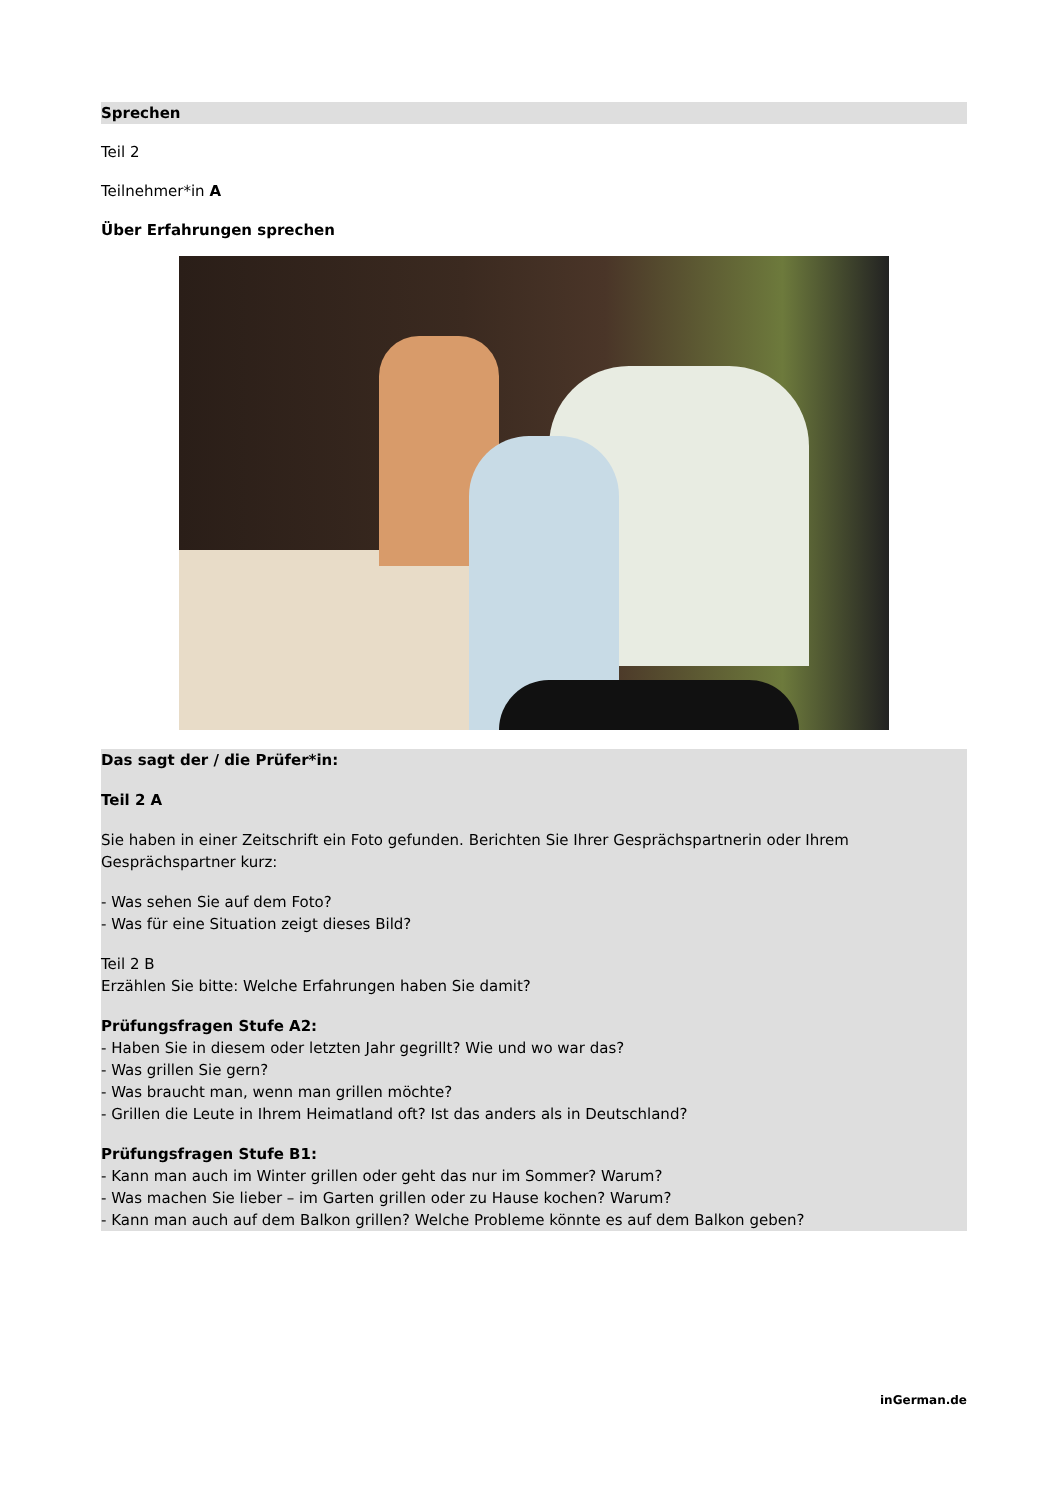Sprechen
Teil 2
Teilnehmer*in A
Über Erfahrungen sprechen
Das sagt der / die Prüfer*in:
Teil 2 A
Sie haben in einer Zeitschrift ein Foto gefunden. Berichten Sie Ihrer Gesprächspartnerin oder Ihrem Gesprächspartner kurz:
- Was sehen Sie auf dem Foto?
- Was für eine Situation zeigt dieses Bild?
Teil 2 B
Erzählen Sie bitte: Welche Erfahrungen haben Sie damit?
Prüfungsfragen Stufe A2:
- Haben Sie in diesem oder letzten Jahr gegrillt? Wie und wo war das?
- Was grillen Sie gern?
- Was braucht man, wenn man grillen möchte?
- Grillen die Leute in Ihrem Heimatland oft? Ist das anders als in Deutschland?
Prüfungsfragen Stufe B1:
- Kann man auch im Winter grillen oder geht das nur im Sommer? Warum?
- Was machen Sie lieber – im Garten grillen oder zu Hause kochen? Warum?
- Kann man auch auf dem Balkon grillen? Welche Probleme könnte es auf dem Balkon geben?
inGerman.de